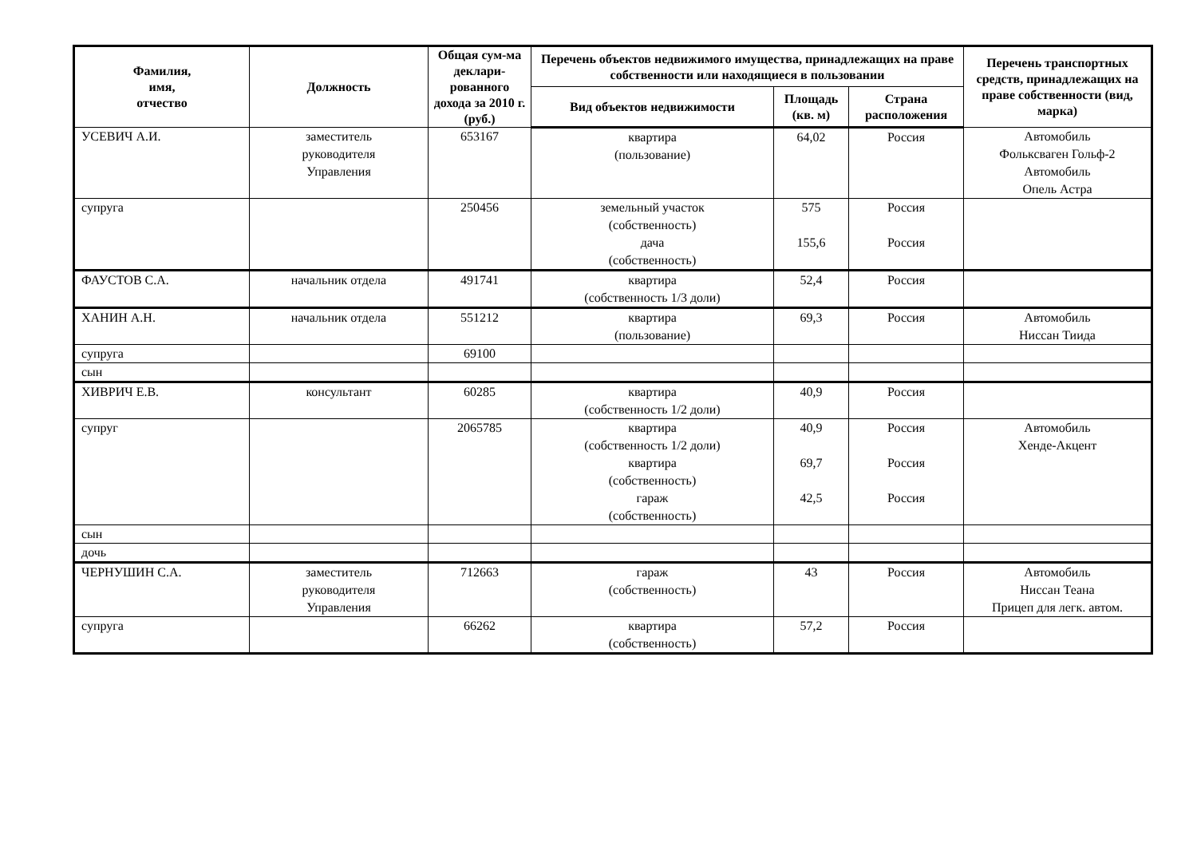| Фамилия, имя, отчество | Должность | Общая сум-ма деклари-рованного дохода за 2010 г. (руб.) | Перечень объектов недвижимого имущества, принадлежащих на праве собственности или находящиеся в пользовании | | | Перечень транспортных средств, принадлежащих на праве собственности (вид, марка) |
| --- | --- | --- | --- | --- | --- | --- |
| | | | Вид объектов недвижимости | Площадь (кв. м) | Страна расположения | |
| УСЕВИЧ А.И. | заместитель руководителя Управления | 653167 | квартира (пользование) | 64,02 | Россия | Автомобиль Фольксваген Гольф-2 Автомобиль Опель Астра |
| супруга | | 250456 | земельный участок (собственность) дача (собственность) | 575 155,6 | Россия Россия | |
| ФАУСТОВ С.А. | начальник отдела | 491741 | квартира (собственность 1/3 доли) | 52,4 | Россия | |
| ХАНИН А.Н. | начальник отдела | 551212 | квартира (пользование) | 69,3 | Россия | Автомобиль Ниссан Тиида |
| супруга | | 69100 | | | | |
| сын | | | | | | |
| ХИВРИЧ Е.В. | консультант | 60285 | квартира (собственность 1/2 доли) | 40,9 | Россия | |
| супруг | | 2065785 | квартира (собственность 1/2 доли) квартира (собственность) гараж (собственность) | 40,9 69,7 42,5 | Россия Россия Россия | Автомобиль Хенде-Акцент |
| сын | | | | | | |
| дочь | | | | | | |
| ЧЕРНУШИН С.А. | заместитель руководителя Управления | 712663 | гараж (собственность) | 43 | Россия | Автомобиль Ниссан Теана Прицеп для легк. автом. |
| супруга | | 66262 | квартира (собственность) | 57,2 | Россия | |